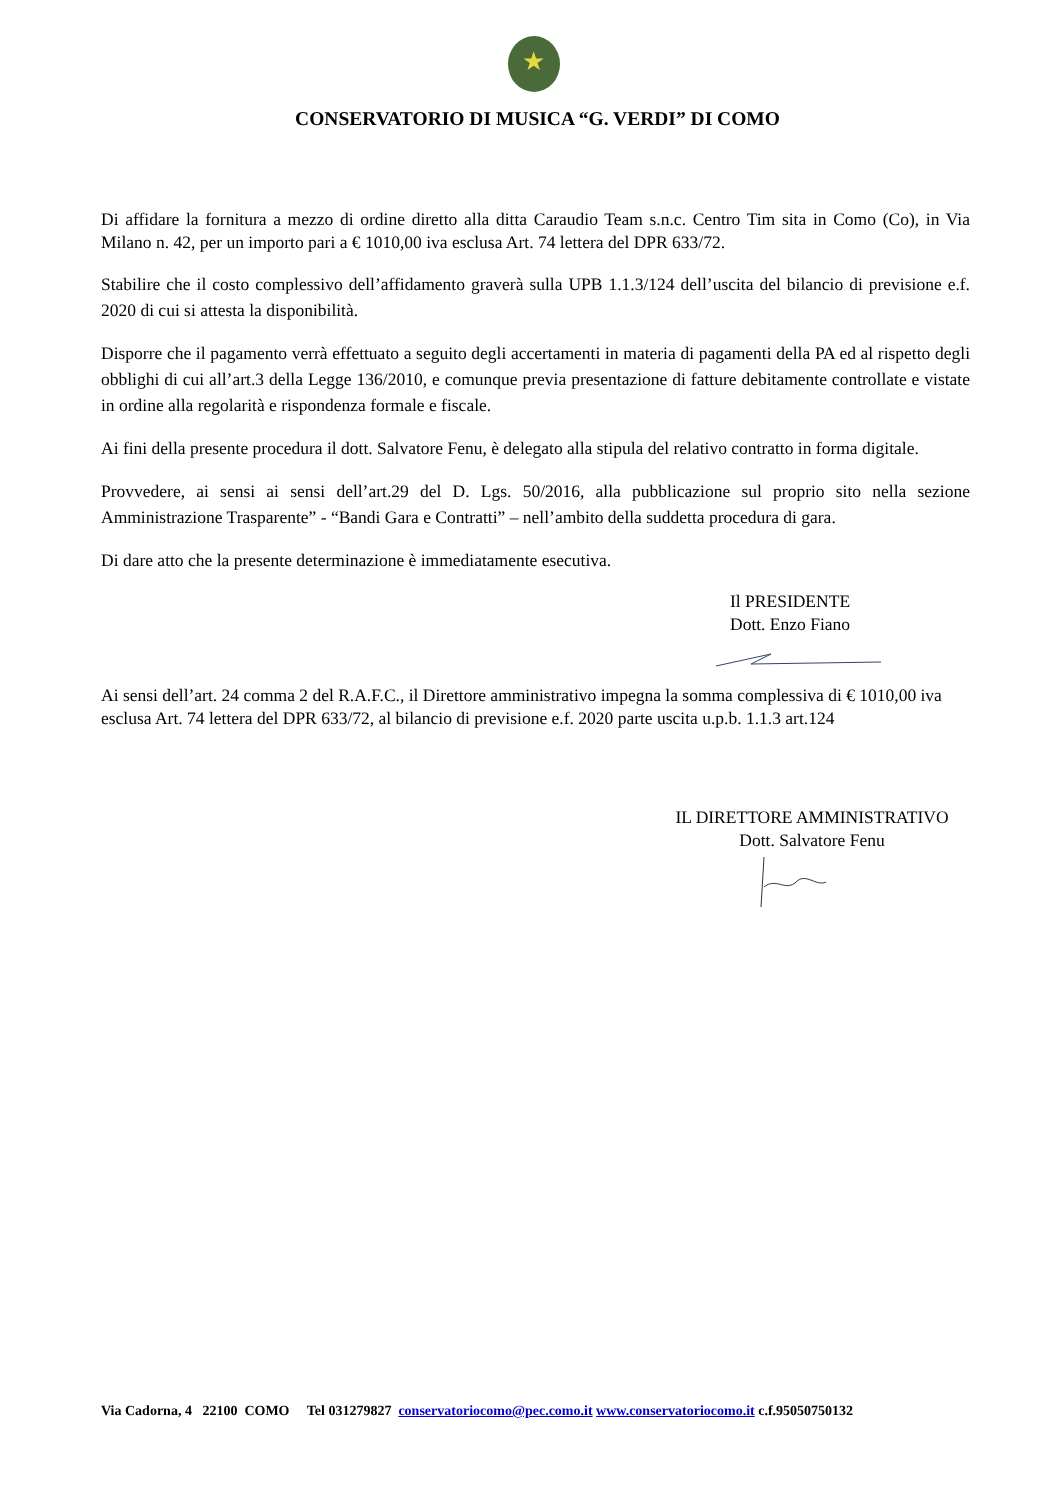★
CONSERVATORIO DI MUSICA “G. VERDI” DI COMO
Di affidare la fornitura a mezzo di ordine diretto alla ditta Caraudio Team s.n.c. Centro Tim sita in Como (Co), in Via Milano n. 42, per un importo pari a € 1010,00 iva esclusa Art. 74 lettera del DPR 633/72.
Stabilire che il costo complessivo dell’affidamento graverà sulla UPB 1.1.3/124 dell’uscita del bilancio di previsione e.f. 2020 di cui si attesta la disponibilità.
Disporre che il pagamento verrà effettuato a seguito degli accertamenti in materia di pagamenti della PA ed al rispetto degli obblighi di cui all’art.3 della Legge 136/2010, e comunque previa presentazione di fatture debitamente controllate e vistate in ordine alla regolarità e rispondenza formale e fiscale.
Ai fini della presente procedura il dott. Salvatore Fenu, è delegato alla stipula del relativo contratto in forma digitale.
Provvedere, ai sensi ai sensi dell’art.29 del D. Lgs. 50/2016, alla pubblicazione sul proprio sito nella sezione Amministrazione Trasparente” - “Bandi Gara e Contratti” – nell’ambito della suddetta procedura di gara.
Di dare atto che la presente determinazione è immediatamente esecutiva.
Il PRESIDENTE
Dott. Enzo Fiano
Ai sensi dell’art. 24 comma 2 del R.A.F.C., il Direttore amministrativo impegna la somma complessiva di € 1010,00 iva esclusa Art. 74 lettera del DPR 633/72, al bilancio di previsione e.f. 2020 parte uscita u.p.b. 1.1.3 art.124
IL DIRETTORE AMMINISTRATIVO
Dott. Salvatore Fenu
Via Cadorna, 4 22100 COMO Tel 031279827 conservatoriocomo@pec.como.it www.conservatoriocomo.it c.f.95050750132